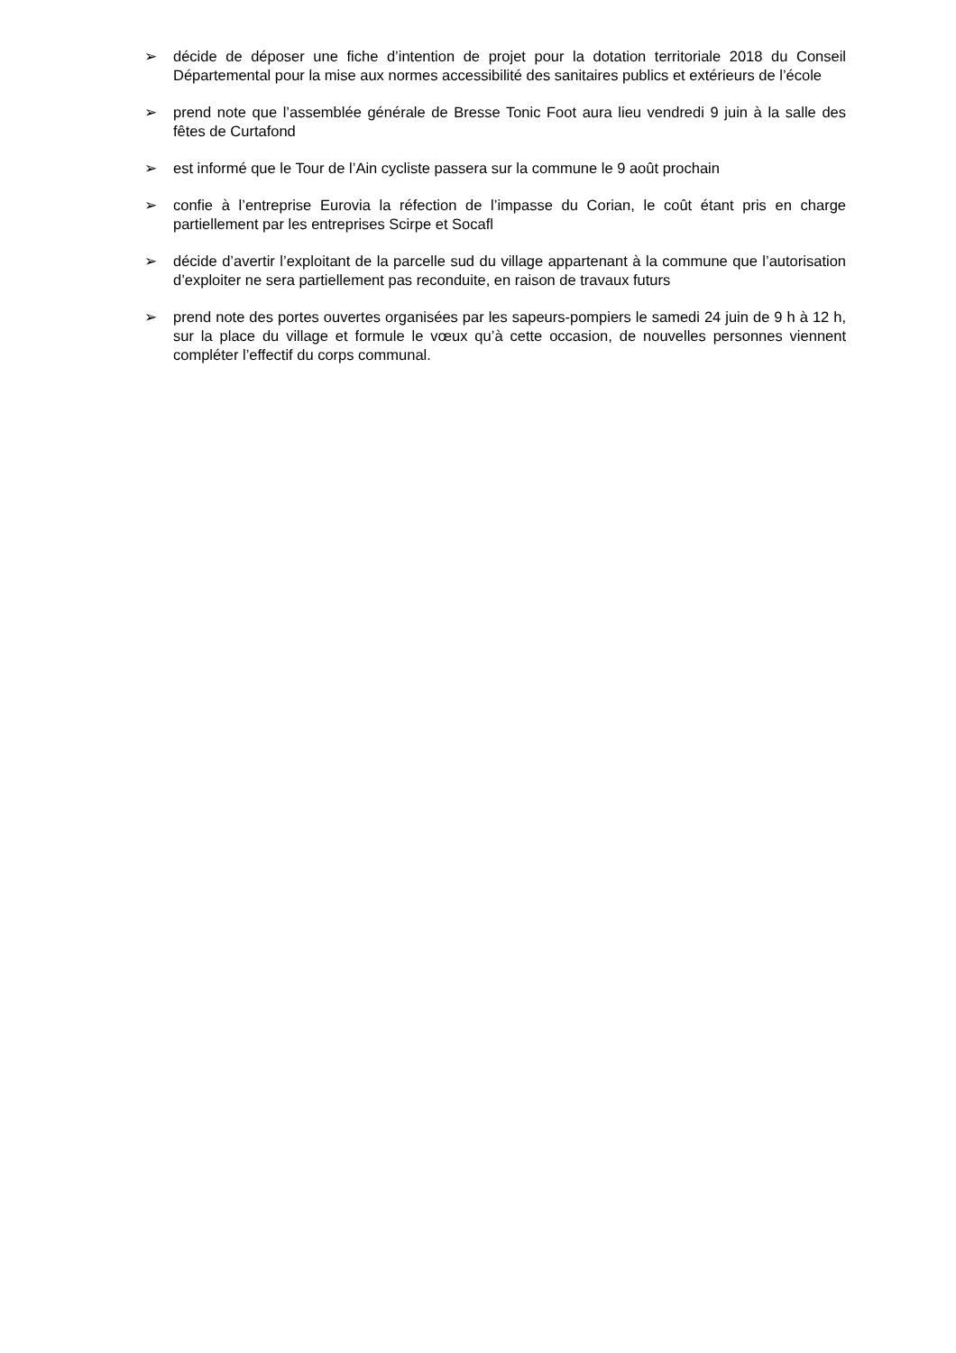➢ décide de déposer une fiche d’intention de projet pour la dotation territoriale 2018 du Conseil Départemental pour la mise aux normes accessibilité des sanitaires publics et extérieurs de l’école
➢ prend note que l’assemblée générale de Bresse Tonic Foot aura lieu vendredi 9 juin à la salle des fêtes de Curtafond
➢ est informé que le Tour de l’Ain cycliste passera sur la commune le 9 août prochain
➢ confie à l’entreprise Eurovia la réfection de l’impasse du Corian, le coût étant pris en charge partiellement par les entreprises Scirpe et Socafl
➢ décide d’avertir l’exploitant de la parcelle sud du village appartenant à la commune que l’autorisation d’exploiter ne sera partiellement pas reconduite, en raison de travaux futurs
➢ prend note des portes ouvertes organisées par les sapeurs-pompiers le samedi 24 juin de 9 h à 12 h, sur la place du village et formule le vœux qu’à cette occasion, de nouvelles personnes viennent compléter l’effectif du corps communal.